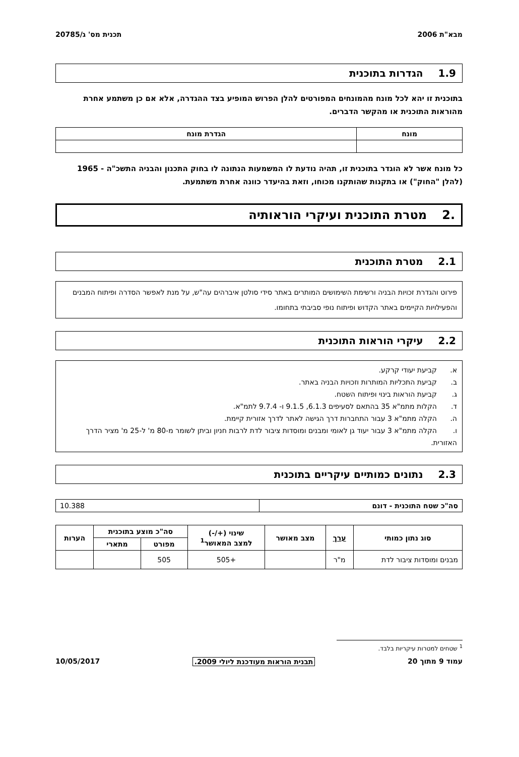מבא"ת 2006 תכנית מס' ג/20785
1.9הגדרות בתוכנית
בתוכנית זו יהא לכל מונח מהמונחים המפורטים להלן הפרוש המופיע בצד ההגדרה, אלא אם כן משתמע אחרת מהוראות התוכנית או מהקשר הדברים.
| מונח | הגדרת מונח |
| --- | --- |
כל מונח אשר לא הוגדר בתוכנית זו, תהיה נודעת לו המשמעות הנתונה לו בחוק התכנון והבניה התשכ"ה - 1965 (להלן "החוק") או בתקנות שהותקנו מכוחו, וזאת בהיעדר כוונה אחרת משתמעת.
.2מטרת התוכנית ועיקרי הוראותיה
2.1מטרת התוכנית
פירוט והגדרת זכויות הבניה ורשימת השימושים המותרים באתר סידי סולטן איברהים עה"ש, על מנת לאפשר הסדרה ופיתוח המבנים והפעילויות הקיימים באתר הקדוש ופיתוח נופי סביבתי בתחומו.
2.2עיקרי הוראות התוכנית
א. קביעת יעודי קרקע.
ב. קביעת התכליות המותרות וזכויות הבניה באתר.
ג. קביעת הוראות בינוי ופיתוח השטח.
ד. הקלות מתמ"א 35 בהתאם לסעיפים 6.1.3, 9.1.5 ו- 9.7.4 לתמ"א.
ה. הקלה מתמ"א 3 עבור התחברות דרך הגישה לאתר לדרך אזורית קיימת.
ו. הקלה מתמ"א 3 עבור יעוד גן לאומי ומבנים ומוסדות ציבור לדת לרבות חניון וביתן לשומר מ-80 מ' ל-25 מ' מציר הדרך האזורית.
2.3נתונים כמותיים עיקריים בתוכנית
| סה"כ שטח התוכנית - דונם | 10.388 |
| סוג נתון כמותי | ערך | מצב מאושר | שינוי (+/-) למצב המאושר<sup>1</sup> | סה"כ מוצע בתוכנית | | הערות |
| --- | --- | --- | --- | --- | --- | --- |
| | | | | מפורט | מתארי | |
| מבנים ומוסדות ציבור לדת | מ"ר | | +505 | 505 | | |
<sup>1</sup> שטחים למטרות עיקריות בלבד.
עמוד 9 מתוך 20 תבנית הוראות מעודכנת ליולי 2009. 10/05/2017